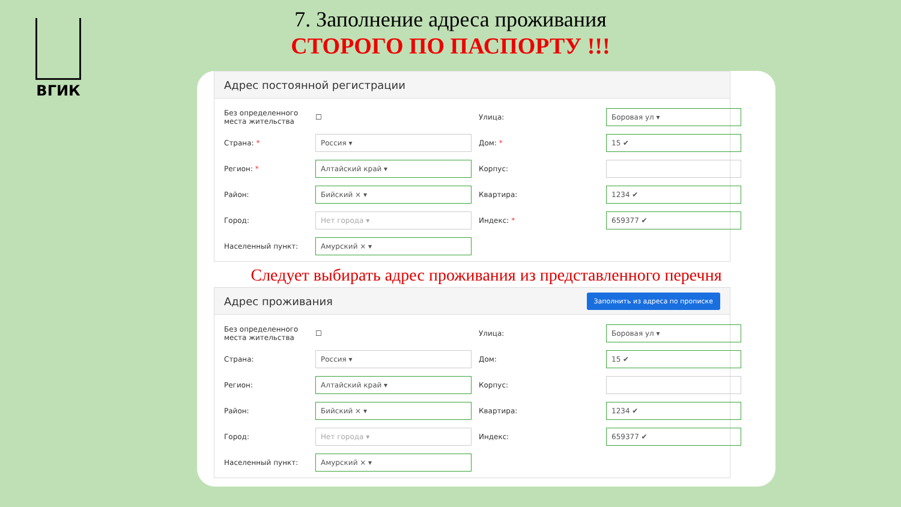ВГИК
7. Заполнение адреса проживания
СТОРОГО ПО ПАСПОРТУ !!!
Адрес постоянной регистрации
Без определенного места жительства
☐
Улица:
Боровая ул ▾
Страна: *
Россия ▾
Дом: *
15 ✔
Регион: *
Алтайский край ▾
Корпус:
Район:
Бийский × ▾
Квартира:
1234 ✔
Город:
Нет города ▾
Индекс: *
659377 ✔
Населенный пункт:
Амурский × ▾
Следует выбирать адрес проживания из представленного перечня
Адрес проживания Заполнить из адреса по прописке
Без определенного места жительства
☐
Улица:
Боровая ул ▾
Страна:
Россия ▾
Дом:
15 ✔
Регион:
Алтайский край ▾
Корпус:
Район:
Бийский × ▾
Квартира:
1234 ✔
Город:
Нет города ▾
Индекс:
659377 ✔
Населенный пункт:
Амурский × ▾